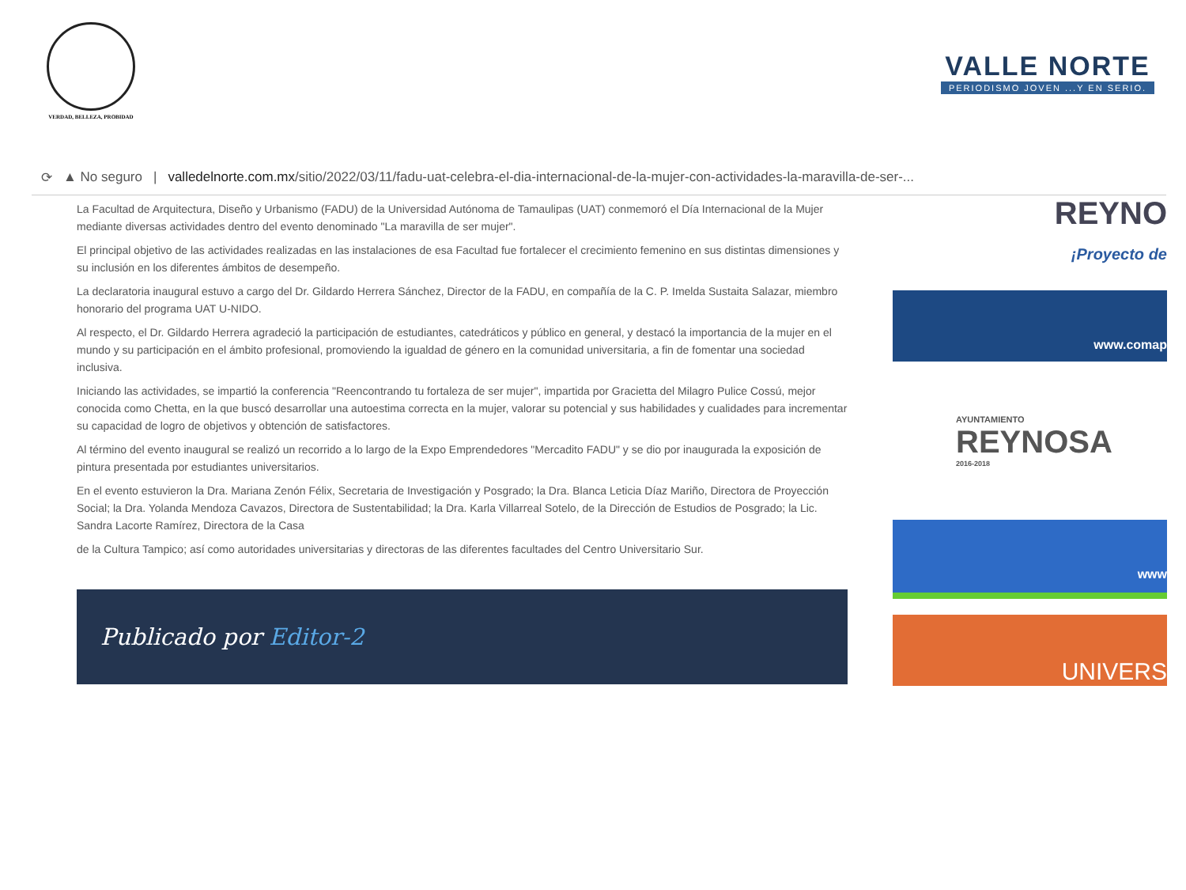VERDAD, BELLEZA, PROBIDAD
VALLE NORTE
PERIODISMO JOVEN ...Y EN SERIO.
⟳ ▲ No seguro | valledelnorte.com.mx/sitio/2022/03/11/fadu-uat-celebra-el-dia-internacional-de-la-mujer-con-actividades-la-maravilla-de-ser-...
La Facultad de Arquitectura, Diseño y Urbanismo (FADU) de la Universidad Autónoma de Tamaulipas (UAT) conmemoró el Día Internacional de la Mujer mediante diversas actividades dentro del evento denominado "La maravilla de ser mujer".
El principal objetivo de las actividades realizadas en las instalaciones de esa Facultad fue fortalecer el crecimiento femenino en sus distintas dimensiones y su inclusión en los diferentes ámbitos de desempeño.
La declaratoria inaugural estuvo a cargo del Dr. Gildardo Herrera Sánchez, Director de la FADU, en compañía de la C. P. Imelda Sustaita Salazar, miembro honorario del programa UAT U-NIDO.
Al respecto, el Dr. Gildardo Herrera agradeció la participación de estudiantes, catedráticos y público en general, y destacó la importancia de la mujer en el mundo y su participación en el ámbito profesional, promoviendo la igualdad de género en la comunidad universitaria, a fin de fomentar una sociedad inclusiva.
Iniciando las actividades, se impartió la conferencia "Reencontrando tu fortaleza de ser mujer", impartida por Gracietta del Milagro Pulice Cossú, mejor conocida como Chetta, en la que buscó desarrollar una autoestima correcta en la mujer, valorar su potencial y sus habilidades y cualidades para incrementar su capacidad de logro de objetivos y obtención de satisfactores.
Al término del evento inaugural se realizó un recorrido a lo largo de la Expo Emprendedores "Mercadito FADU" y se dio por inaugurada la exposición de pintura presentada por estudiantes universitarios.
En el evento estuvieron la Dra. Mariana Zenón Félix, Secretaria de Investigación y Posgrado; la Dra. Blanca Leticia Díaz Mariño, Directora de Proyección Social; la Dra. Yolanda Mendoza Cavazos, Directora de Sustentabilidad; la Dra. Karla Villarreal Sotelo, de la Dirección de Estudios de Posgrado; la Lic. Sandra Lacorte Ramírez, Directora de la Casa
de la Cultura Tampico; así como autoridades universitarias y directoras de las diferentes facultades del Centro Universitario Sur.
Publicado por Editor-2
REYNO
¡Proyecto de
www.comap
AYUNTAMIENTO
REYNOSA
2016-2018
www
UNIVERS